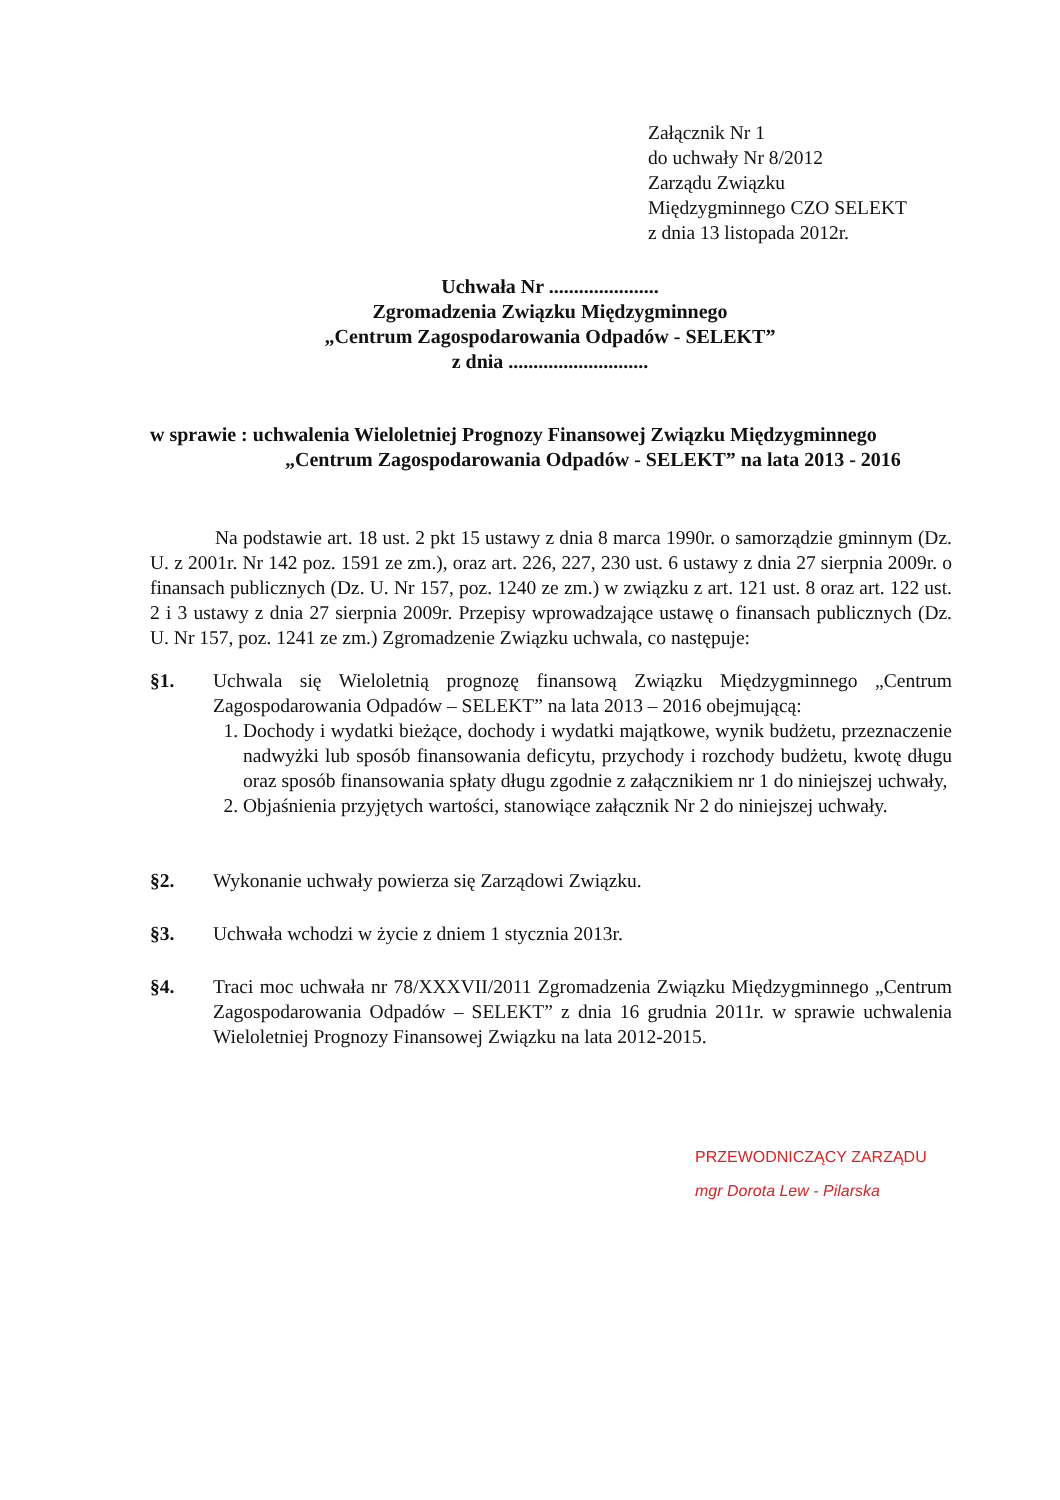Załącznik Nr 1
do uchwały Nr 8/2012
Zarządu Związku
Międzygminnego CZO SELEKT
z dnia 13 listopada 2012r.
Uchwała Nr ......................
Zgromadzenia Związku Międzygminnego
„Centrum Zagospodarowania Odpadów - SELEKT”
z dnia ............................
w sprawie : uchwalenia Wieloletniej Prognozy Finansowej Związku Międzygminnego
„Centrum Zagospodarowania Odpadów - SELEKT” na lata 2013 - 2016
Na podstawie art. 18 ust. 2 pkt 15 ustawy z dnia 8 marca 1990r. o samorządzie gminnym (Dz. U. z 2001r. Nr 142 poz. 1591 ze zm.), oraz art. 226, 227, 230 ust. 6 ustawy z dnia 27 sierpnia 2009r. o finansach publicznych (Dz. U. Nr 157, poz. 1240 ze zm.) w związku z art. 121 ust. 8 oraz art. 122 ust. 2 i 3 ustawy z dnia 27 sierpnia 2009r. Przepisy wprowadzające ustawę o finansach publicznych (Dz. U. Nr 157, poz. 1241 ze zm.) Zgromadzenie Związku uchwala, co następuje:
§1. Uchwala się Wieloletnią prognozę finansową Związku Międzygminnego „Centrum Zagospodarowania Odpadów – SELEKT” na lata 2013 – 2016 obejmującą:
1. Dochody i wydatki bieżące, dochody i wydatki majątkowe, wynik budżetu, przeznaczenie nadwyżki lub sposób finansowania deficytu, przychody i rozchody budżetu, kwotę długu oraz sposób finansowania spłaty długu zgodnie z załącznikiem nr 1 do niniejszej uchwały,
2. Objaśnienia przyjętych wartości, stanowiące załącznik Nr 2 do niniejszej uchwały.
§2. Wykonanie uchwały powierza się Zarządowi Związku.
§3. Uchwała wchodzi w życie z dniem 1 stycznia 2013r.
§4. Traci moc uchwała nr 78/XXXVII/2011 Zgromadzenia Związku Międzygminnego „Centrum Zagospodarowania Odpadów – SELEKT” z dnia 16 grudnia 2011r. w sprawie uchwalenia Wieloletniej Prognozy Finansowej Związku na lata 2012-2015.
PRZEWODNICZĄCY ZARZĄDU
mgr Dorota Lew - Pilarska